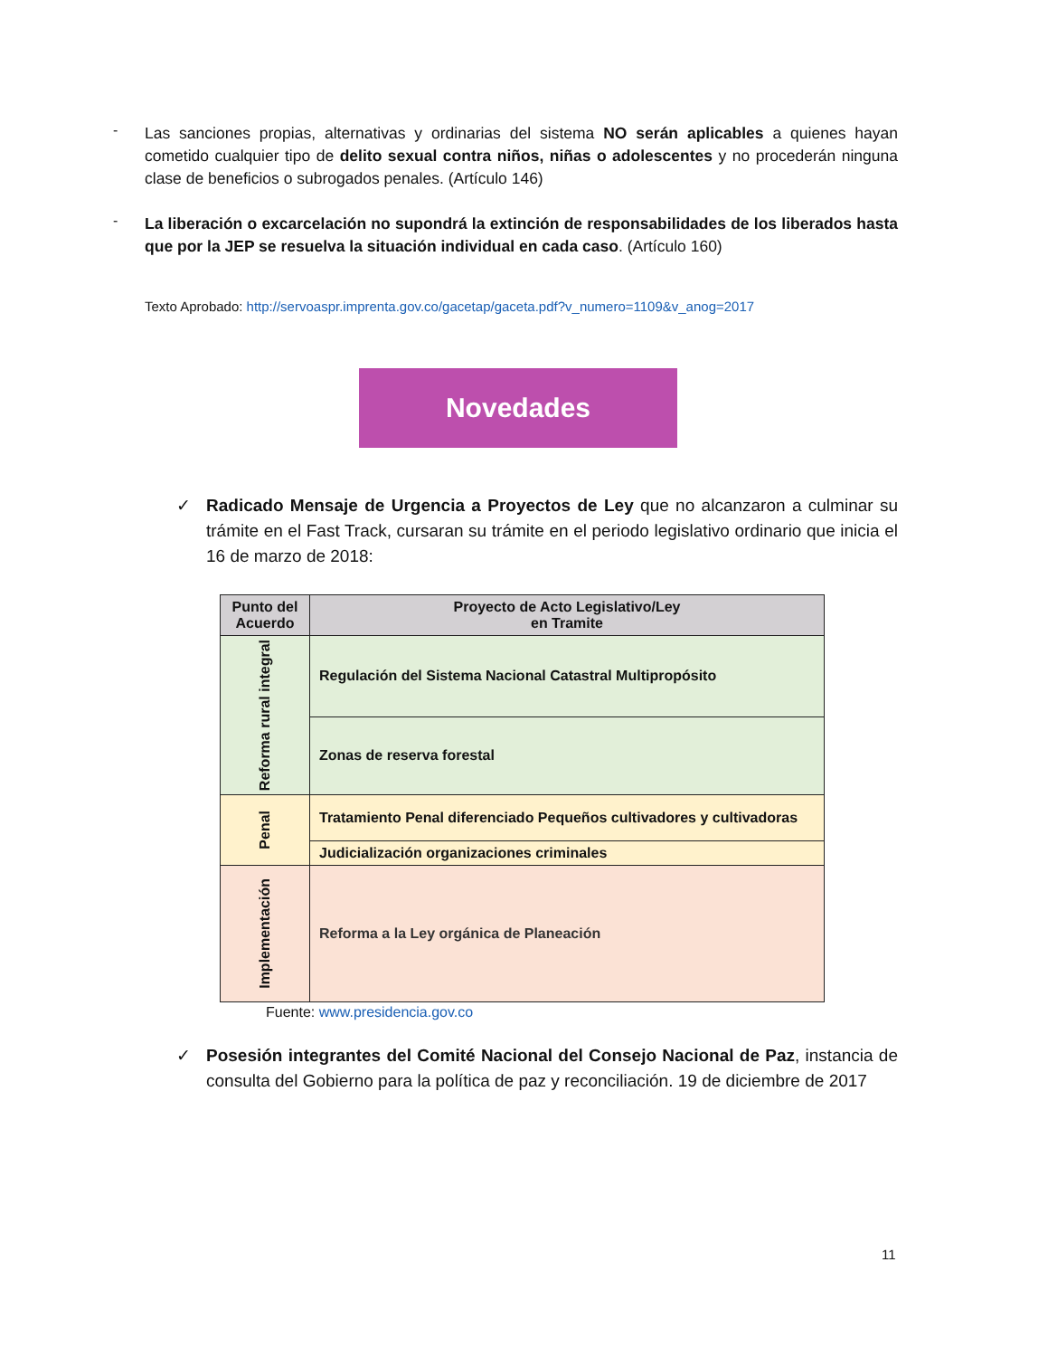-
Las sanciones propias, alternativas y ordinarias del sistema NO serán aplicables a quienes hayan cometido cualquier tipo de delito sexual contra niños, niñas o adolescentes y no procederán ninguna clase de beneficios o subrogados penales. (Artículo 146)
-
La liberación o excarcelación no supondrá la extinción de responsabilidades de los liberados hasta que por la JEP se resuelva la situación individual en cada caso. (Artículo 160)
Texto Aprobado: http://servoaspr.imprenta.gov.co/gacetap/gaceta.pdf?v_numero=1109&v_anog=2017
Novedades
✓ Radicado Mensaje de Urgencia a Proyectos de Ley que no alcanzaron a culminar su trámite en el Fast Track, cursaran su trámite en el periodo legislativo ordinario que inicia el 16 de marzo de 2018:
| Punto del Acuerdo | Proyecto de Acto Legislativo/Ley en Tramite |
| --- | --- |
| Reforma rural integral | Regulación del Sistema Nacional Catastral Multipropósito |
| | Zonas de reserva forestal |
| Penal | Tratamiento Penal diferenciado Pequeños cultivadores y cultivadoras |
| | Judicialización organizaciones criminales |
| Implementación | Reforma a la Ley orgánica de Planeación |
Fuente: www.presidencia.gov.co
✓ Posesión integrantes del Comité Nacional del Consejo Nacional de Paz, instancia de consulta del Gobierno para la política de paz y reconciliación. 19 de diciembre de 2017
11